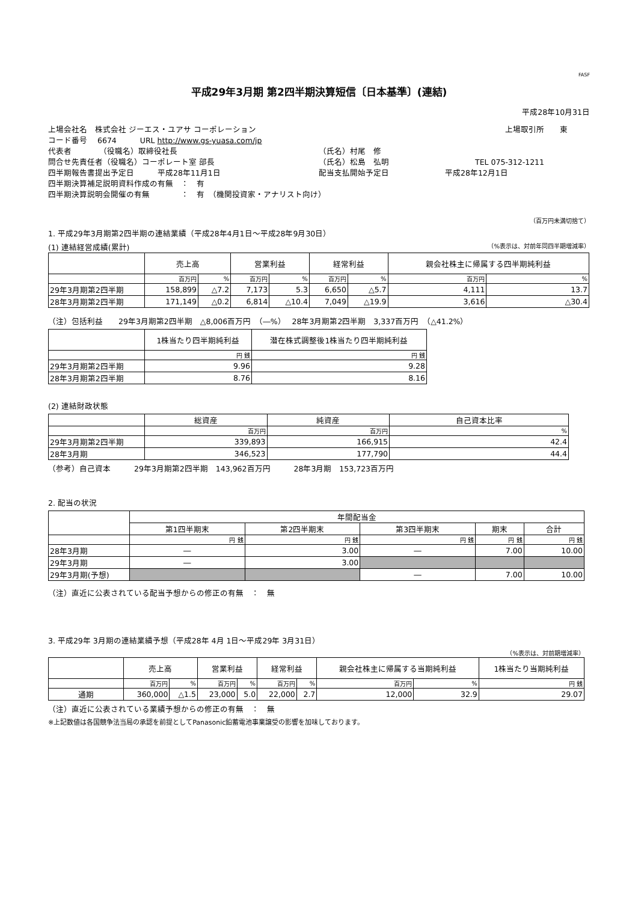FASF
平成29年3月期 第2四半期決算短信〔日本基準〕(連結)
平成28年10月31日
上場会社名　株式会社 ジーエス・ユアサ コーポレーション 上場取引所　　東
コード番号　 6674　　　URL http://www.gs-yuasa.com/jp
代表者　　　　（役職名）取締役社長 （氏名）村尾　修
問合せ先責任者（役職名）コーポレート室 部長 （氏名）松島　弘明 TEL 075-312-1211
四半期報告書提出予定日　　　平成28年11月1日 配当支払開始予定日 平成28年12月1日
四半期決算補足説明資料作成の有無　：　有
四半期決算説明会開催の有無　　　　：　有　（機関投資家・アナリスト向け）
（百万円未満切捨て）
1. 平成29年3月期第2四半期の連結業績（平成28年4月1日～平成28年9月30日）
(1) 連結経営成績(累計) （%表示は、対前年同四半期増減率）
| | 売上高 | | 営業利益 | | 経常利益 | | 親会社株主に帰属する四半期純利益 | |
| --- | --- | --- | --- | --- | --- | --- | --- | --- |
| | 百万円 | % | 百万円 | % | 百万円 | % | 百万円 | % |
| 29年3月期第2四半期 | 158,899 | △7.2 | 7,173 | 5.3 | 6,650 | △5.7 | 4,111 | 13.7 |
| 28年3月期第2四半期 | 171,149 | △0.2 | 6,814 | △10.4 | 7,049 | △19.9 | 3,616 | △30.4 |
（注）包括利益　　29年3月期第2四半期　△8,006百万円　（―%）　 28年3月期第2四半期　3,337百万円　（△41.2%）
| | 1株当たり四半期純利益 | 潜在株式調整後1株当たり四半期純利益 |
| --- | --- | --- |
| | 円 銭 | 円 銭 |
| 29年3月期第2四半期 | 9.96 | 9.28 |
| 28年3月期第2四半期 | 8.76 | 8.16 |
(2) 連結財政状態
| | 総資産 | 純資産 | 自己資本比率 |
| --- | --- | --- | --- |
| | 百万円 | 百万円 | % |
| 29年3月期第2四半期 | 339,893 | 166,915 | 42.4 |
| 28年3月期 | 346,523 | 177,790 | 44.4 |
（参考）自己資本　　　29年3月期第2四半期　143,962百万円　　　28年3月期　153,723百万円
2. 配当の状況
| | 年間配当金 | | | | |
| --- | --- | --- | --- | --- | --- |
| | 第1四半期末 | 第2四半期末 | 第3四半期末 | 期末 | 合計 |
| | 円 銭 | 円 銭 | 円 銭 | 円 銭 | 円 銭 |
| 28年3月期 | ― | 3.00 | ― | 7.00 | 10.00 |
| 29年3月期 | ― | 3.00 | | | |
| 29年3月期(予想) | | | ― | 7.00 | 10.00 |
（注）直近に公表されている配当予想からの修正の有無　：　無
3. 平成29年 3月期の連結業績予想（平成28年 4月 1日～平成29年 3月31日）
（%表示は、対前期増減率）
| | 売上高 | | 営業利益 | | 経常利益 | | 親会社株主に帰属する当期純利益 | | 1株当たり当期純利益 |
| --- | --- | --- | --- | --- | --- | --- | --- | --- | --- |
| | 百万円 | % | 百万円 | % | 百万円 | % | 百万円 | % | 円 銭 |
| 通期 | 360,000 | △1.5 | 23,000 | 5.0 | 22,000 | 2.7 | 12,000 | 32.9 | 29.07 |
（注）直近に公表されている業績予想からの修正の有無　：　無
※上記数値は各国競争法当局の承認を前提としてPanasonic鉛蓄電池事業譲受の影響を加味しております。